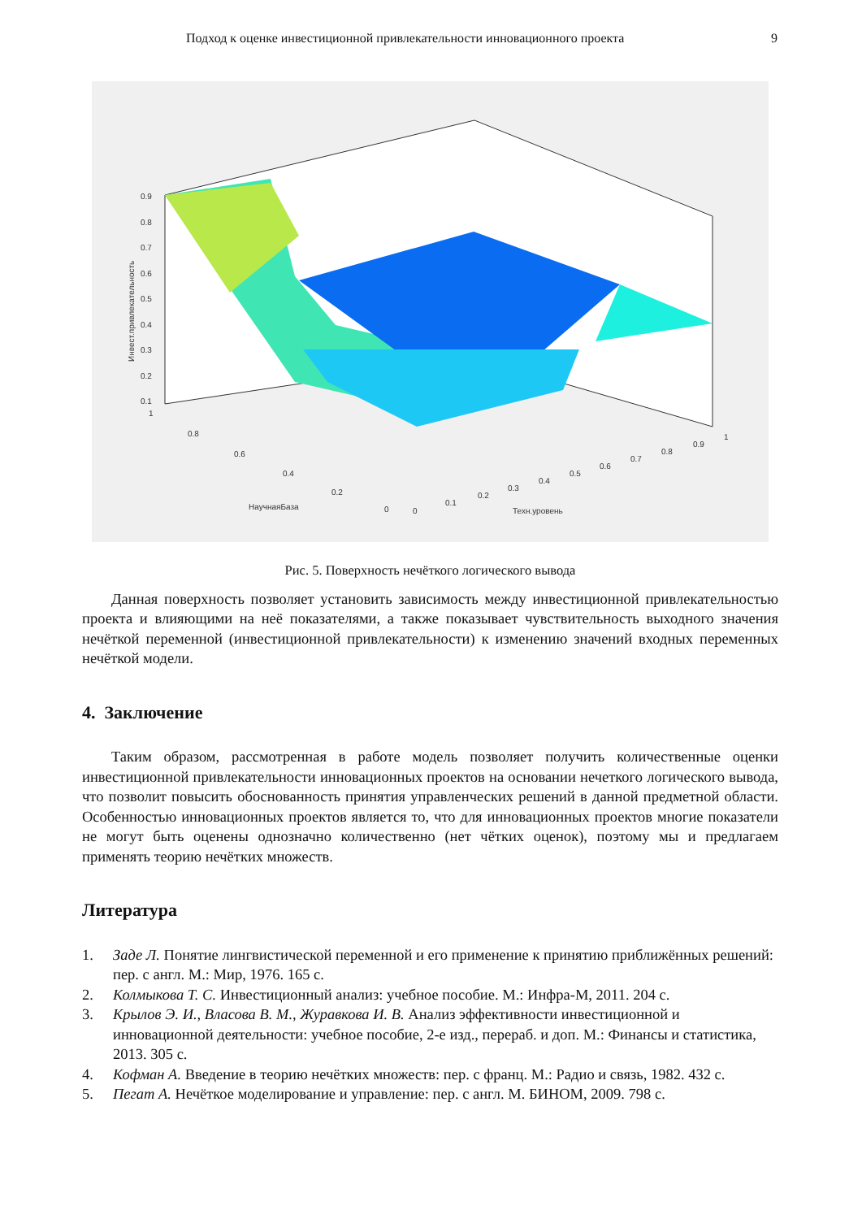Подход к оценке инвестиционной привлекательности инновационного проекта 9
0.9
0.8
0.7
0.6
0.5
0.4
0.3
0.2
0.1
1
0.8
0.6
0.4
0.2
0
0
0.1
0.2
0.3
0.4
0.5
0.6
0.7
0.8
0.9
1
НаучнаяБаза
Техн.уровень
Инвест.привлекательность
Рис. 5. Поверхность нечёткого логического вывода
Данная поверхность позволяет установить зависимость между инвестиционной привлекательностью проекта и влияющими на неё показателями, а также показывает чувствительность выходного значения нечёткой переменной (инвестиционной привлекательности) к изменению значений входных переменных нечёткой модели.
4. Заключение
Таким образом, рассмотренная в работе модель позволяет получить количественные оценки инвестиционной привлекательности инновационных проектов на основании нечеткого логического вывода, что позволит повысить обоснованность принятия управленческих решений в данной предметной области. Особенностью инновационных проектов является то, что для инновационных проектов многие показатели не могут быть оценены однозначно количественно (нет чётких оценок), поэтому мы и предлагаем применять теорию нечётких множеств.
Литература
1. Заде Л. Понятие лингвистической переменной и его применение к принятию приближённых решений: пер. с англ. М.: Мир, 1976. 165 с.
2. Колмыкова Т. С. Инвестиционный анализ: учебное пособие. М.: Инфра-М, 2011. 204 с.
3. Крылов Э. И., Власова В. М., Журавкова И. В. Анализ эффективности инвестиционной и инновационной деятельности: учебное пособие, 2-е изд., перераб. и доп. М.: Финансы и статистика, 2013. 305 с.
4. Кофман А. Введение в теорию нечётких множеств: пер. с франц. М.: Радио и связь, 1982. 432 с.
5. Пегат А. Нечёткое моделирование и управление: пер. с англ. М. БИНОМ, 2009. 798 с.